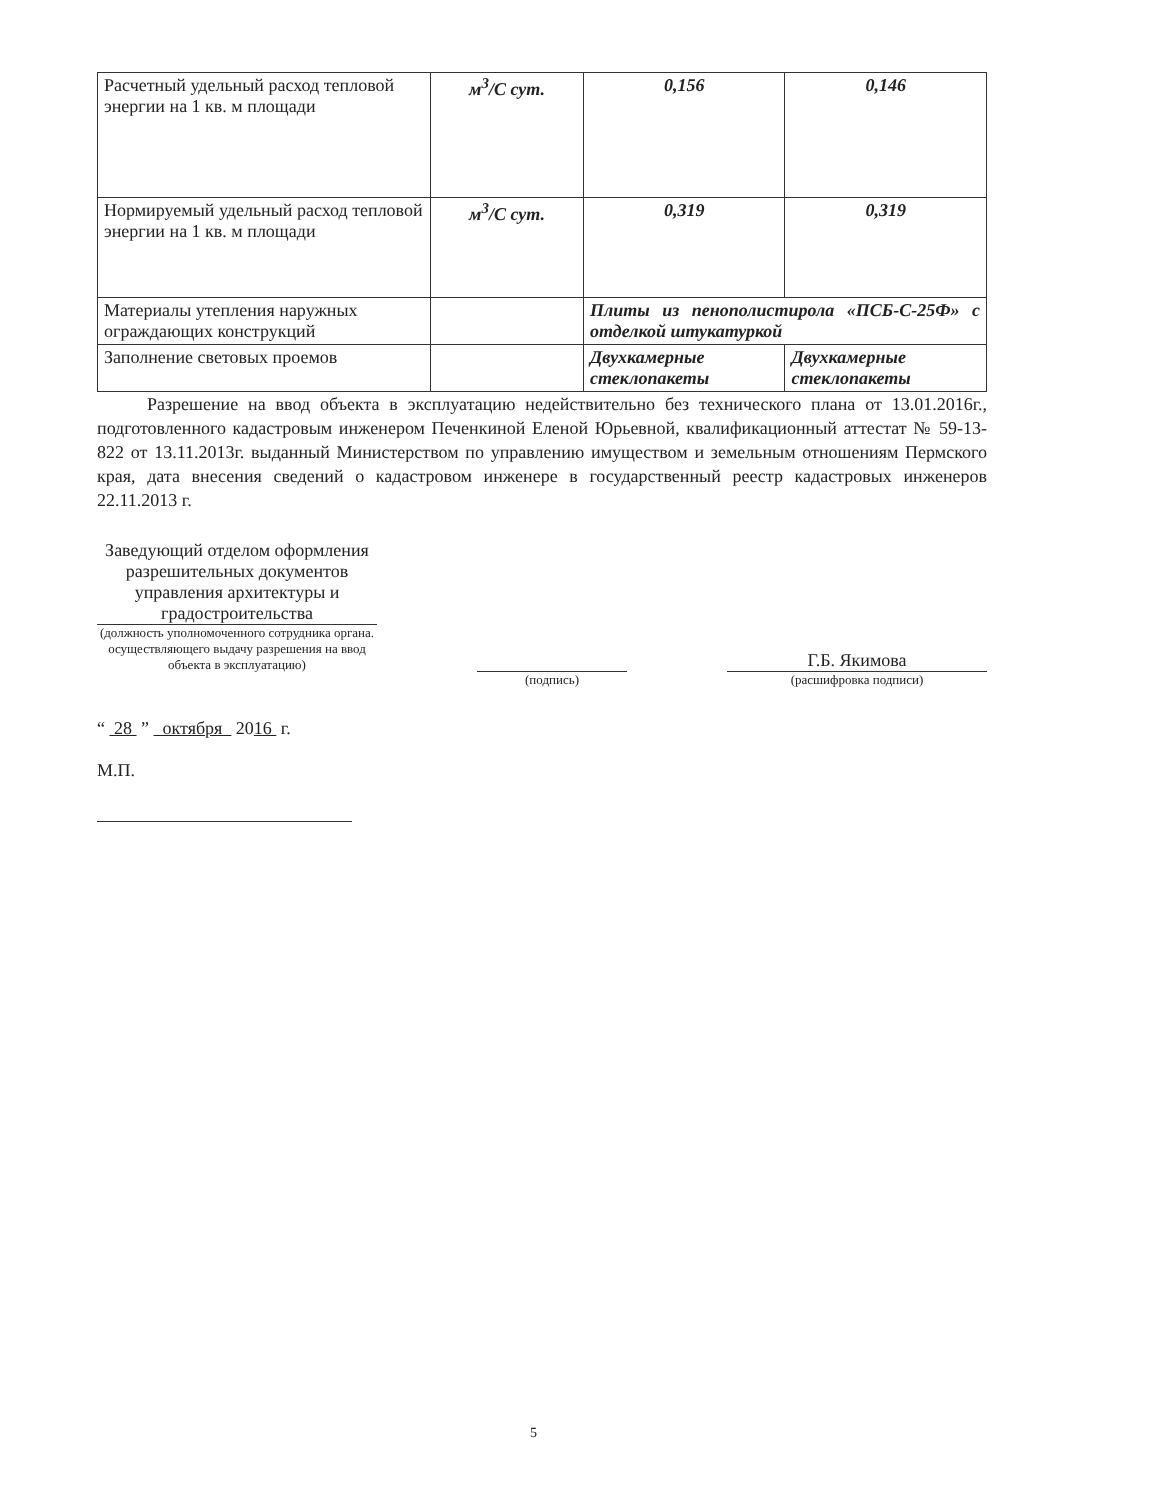| Расчетный удельный расход тепловой энергии на 1 кв. м площади | м<sup>3</sup>/С сут. | 0,156 | 0,146 |
| Нормируемый удельный расход тепловой энергии на 1 кв. м площади | м<sup>3</sup>/С сут. | 0,319 | 0,319 |
| Материалы утепления наружных ограждающих конструкций | | Плиты из пенополистирола «ПСБ-С-25Ф» с отделкой штукатуркой | |
| Заполнение световых проемов | | Двухкамерные стеклопакеты | Двухкамерные стеклопакеты |
Разрешение на ввод объекта в эксплуатацию недействительно без технического плана от 13.01.2016г., подготовленного кадастровым инженером Печенкиной Еленой Юрьевной, квалификационный аттестат № 59-13-822 от 13.11.2013г. выданный Министерством по управлению имуществом и земельным отношениям Пермского края, дата внесения сведений о кадастровом инженере в государственный реестр кадастровых инженеров 22.11.2013 г.
Заведующий отделом оформления разрешительных документов управления архитектуры и градостроительства
(должность уполномоченного сотрудника органа. осуществляющего выдачу разрешения на ввод объекта в эксплуатацию)
(подпись)
Г.Б. Якимова
(расшифровка подписи)
“ 28 ” октября 2016 г.
М.П.
5